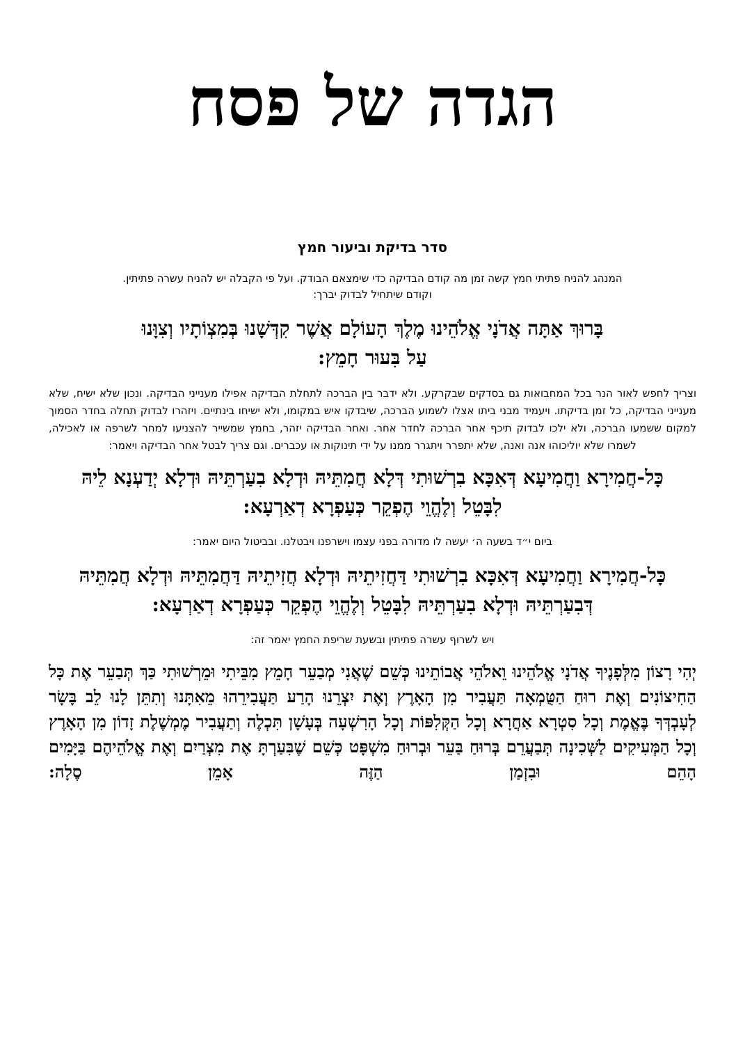הגדה של פסח
סדר בדיקת וביעור חמץ
המנהג להניח פתיתי חמץ קשה זמן מה קודם הבדיקה כדי שימצאם הבודק. ועל פי הקבלה יש להניח עשרה פתיתין.
וקודם שיתחיל לבדוק יברך:
בָּרוּךְ אַתָּה אֲדֹנָי אֱלֹהֵינוּ מֶלֶךְ הָעוֹלָם אֲשֶׁר קִדְּשָׁנוּ בְּמִצְוֹתָיו וְצִוָּנוּ
עַל בִּעוּר חָמֵץ:
וצריך לחפש לאור הנר בכל המחבואות גם בסדקים שבקרקע. ולא ידבר בין הברכה לתחלת הבדיקה אפילו מענייני הבדיקה. ונכון שלא ישיח, שלא מענייני הבדיקה, כל זמן בדיקתו. ויעמיד מבני ביתו אצלו לשמוע הברכה, שיבדקו איש במקומו, ולא ישיחו בינתיים. ויזהרו לבדוק תחלה בחדר הסמוך למקום ששמעו הברכה, ולא ילכו לבדוק תיכף אחר הברכה לחדר אחר. ואחר הבדיקה יזהר, בחמץ שמשייר להצניעו למחר לשרפה או לאכילה, לשמרו שלא יוליכוהו אנה ואנה, שלא יתפרר ויתגרר ממנו על ידי תינוקות או עכברים. וגם צריך לבטל אחר הבדיקה ויאמר:
כָּל-חֲמִירָא וַחֲמִיעָא דְּאִכָּא בִרְשׁוּתִי דְּלָא חֲמִתֵּיהּ וּדְלָא בִעַרְתֵּיהּ וּדְלָא יְדַעְנָא לֵיהּ
לִבָּטֵל וְלֶהֱוֵי הֶפְקֵר כְּעַפְרָא דְאַרְעָא:
ביום י״ד בשעה ה׳ יעשה לו מדורה בפני עצמו וישרפנו ויבטלנו. ובביטול היום יאמר:
כָּל-חֲמִירָא וַחֲמִיעָא דְּאִכָּא בִרְשׁוּתִי דַּחֲזִיתֵיהּ וּדְלָא חֲזִיתֵיהּ דַּחֲמִתֵּיהּ וּדְלָא חֲמִתֵּיהּ
דְּבִעַרְתֵּיהּ וּדְלָא בִעַרְתֵּיהּ לִבָּטֵל וְלֶהֱוֵי הֶפְקֵר כְּעַפְרָא דְאַרְעָא:
ויש לשרוף עשרה פתיתין ובשעת שריפת החמץ יאמר זה:
יְהִי רָצוֹן מִלְּפָנֶיךָ אֲדֹנָי אֱלֹהֵינוּ וֵאלֹהֵי אֲבוֹתֵינוּ כְּשֵׁם שֶׁאֲנִי מְבַעֵר חָמֵץ מִבֵּיתִי וּמֵרְשׁוּתִי כַּךְ תְּבַעֵר אֶת כָּל הַחִיצוֹנִים וְאֶת רוּחַ הַטֻּמְאָה תַּעֲבִיר מִן הָאָרֶץ וְאֶת יִצְרֵנוּ הָרַע תַּעֲבִירֵהוּ מֵאִתָּנוּ וְתִתֵּן לָנוּ לֵב בָּשָׂר לְעָבְדְּךָ בֶּאֱמֶת וְכָל סִטְרָא אַחֲרָא וְכָל הַקְּלִפּוֹת וְכָל הָרִשְׁעָה בְּעָשָׁן תִּכְלֶה וְתַעֲבִיר מֶמְשֶׁלֶת זָדוֹן מִן הָאָרֶץ וְכָל הַמְּעִיקִים לַשְּׁכִינָה תְּבַעֲרֵם בְּרוּחַ בַּעֵר וּבְרוּחַ מִשְׁפָּט כְּשֵׁם שֶׁבִּעַרְתָּ אֶת מִצְרַיִם וְאֶת אֱלֹהֵיהֶם בַּיָּמִים הָהֵם וּבִזְמַן הַזֶּה אָמֵן סֶלָה: